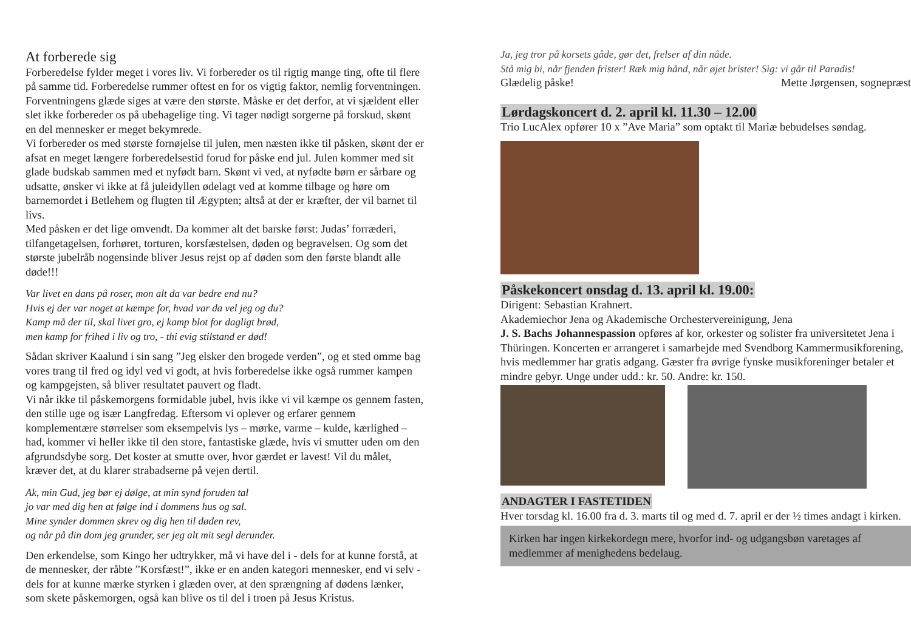At forberede sig
Forberedelse fylder meget i vores liv. Vi forbereder os til rigtig mange ting, ofte til flere på samme tid. Forberedelse rummer oftest en for os vigtig faktor, nemlig forventningen. Forventningens glæde siges at være den største. Måske er det derfor, at vi sjældent eller slet ikke forbereder os på ubehagelige ting. Vi tager nødigt sorgerne på forskud, skønt en del mennesker er meget bekymrede.
Vi forbereder os med største fornøjelse til julen, men næsten ikke til påsken, skønt der er afsat en meget længere forberedelsestid forud for påske end jul. Julen kommer med sit glade budskab sammen med et nyfødt barn. Skønt vi ved, at nyfødte børn er sårbare og udsatte, ønsker vi ikke at få juleidyllen ødelagt ved at komme tilbage og høre om barnemordet i Betlehem og flugten til Ægypten; altså at der er kræfter, der vil barnet til livs.
Med påsken er det lige omvendt. Da kommer alt det barske først: Judas’ forræderi, tilfangetagelsen, forhøret, torturen, korsfæstelsen, døden og begravelsen. Og som det største jubelråb nogensinde bliver Jesus rejst op af døden som den første blandt alle døde!!!
Var livet en dans på roser, mon alt da var bedre end nu?
Hvis ej der var noget at kæmpe for, hvad var da vel jeg og du?
Kamp må der til, skal livet gro, ej kamp blot for dagligt brød,
men kamp for frihed i liv og tro, - thi evig stilstand er død!
Sådan skriver Kaalund i sin sang ”Jeg elsker den brogede verden”, og et sted omme bag vores trang til fred og idyl ved vi godt, at hvis forberedelse ikke også rummer kampen og kampgejsten, så bliver resultatet pauvert og fladt.
Vi når ikke til påskemorgens formidable jubel, hvis ikke vi vil kæmpe os gennem fasten, den stille uge og især Langfredag. Eftersom vi oplever og erfarer gennem komplementære størrelser som eksempelvis lys – mørke, varme – kulde, kærlighed – had, kommer vi heller ikke til den store, fantastiske glæde, hvis vi smutter uden om den afgrundsdybe sorg. Det koster at smutte over, hvor gærdet er lavest! Vil du målet, kræver det, at du klarer strabadserne på vejen dertil.
Ak, min Gud, jeg bør ej dølge, at min synd foruden tal
jo var med dig hen at følge ind i dommens hus og sal.
Mine synder dommen skrev og dig hen til døden rev,
og når på din dom jeg grunder, ser jeg alt mit segl derunder.
Den erkendelse, som Kingo her udtrykker, må vi have del i - dels for at kunne forstå, at de mennesker, der råbte ”Korsfæst!”, ikke er en anden kategori mennesker, end vi selv - dels for at kunne mærke styrken i glæden over, at den sprængning af dødens lænker, som skete påskemorgen, også kan blive os til del i troen på Jesus Kristus.
Ja, jeg tror på korsets gåde, gør det, frelser af din nåde.
Stå mig bi, når fjenden frister! Ræk mig hånd, når øjet brister! Sig: vi går til Paradis!
Glædelig påske! Mette Jørgensen, sognepræst
Lørdagskoncert d. 2. april kl. 11.30 – 12.00
Trio LucAlex opfører 10 x ”Ave Maria” som optakt til Mariæ bebudelses søndag.
Påskekoncert onsdag d. 13. april kl. 19.00:
Dirigent: Sebastian Krahnert.
Akademiechor Jena og Akademische Orchestervereinigung, Jena
J. S. Bachs Johannespassion opføres af kor, orkester og solister fra universitetet Jena i Thüringen. Koncerten er arrangeret i samarbejde med Svendborg Kammermusikforening, hvis medlemmer har gratis adgang. Gæster fra øvrige fynske musikforeninger betaler et mindre gebyr. Unge under udd.: kr. 50. Andre: kr. 150.
ANDAGTER I FASTETIDEN
Hver torsdag kl. 16.00 fra d. 3. marts til og med d. 7. april er der ½ times andagt i kirken.
Kirken har ingen kirkekordegn mere, hvorfor ind- og udgangsbøn varetages af medlemmer af menighedens bedelaug.